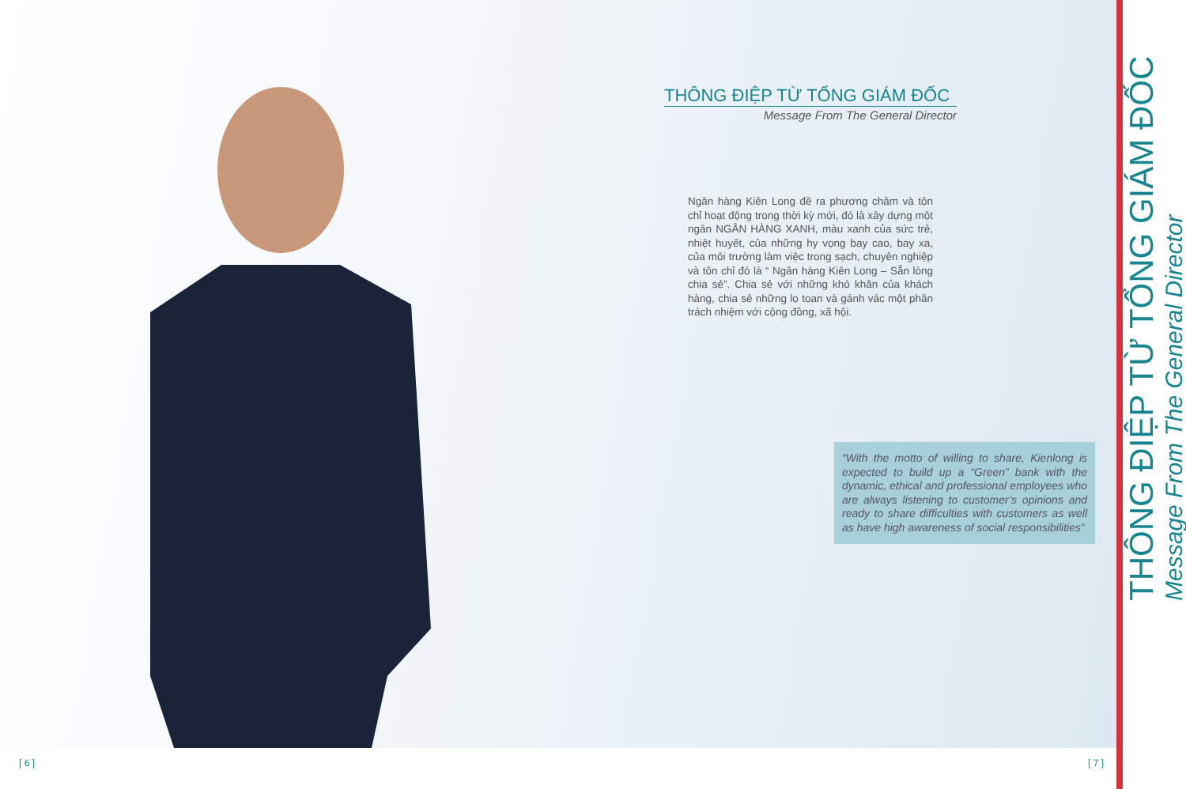THÔNG ĐIỆP TỪ TỔNG GIÁM ĐỐC
Message From The General Director
Ngân hàng Kiên Long đề ra phương châm và tôn chỉ hoạt động trong thời kỳ mới, đó là xây dựng một ngân NGÂN HÀNG XANH, màu xanh của sức trẻ, nhiệt huyết, của những hy vọng bay cao, bay xa, của môi trường làm việc trong sạch, chuyên nghiệp và tôn chỉ đó là “ Ngân hàng Kiên Long – Sẵn lòng chia sẻ”. Chia sẻ với những khó khăn của khách hàng, chia sẻ những lo toan và gánh vác một phần trách nhiệm với cộng đồng, xã hội.
“With the motto of willing to share, Kienlong is expected to build up a “Green” bank with the dynamic, ethical and professional employees who are always listening to customer’s opinions and ready to share difficulties with customers as well as have high awareness of social responsibilities”
THÔNG ĐIỆP TỪ TỔNG GIÁM ĐỐC
Message From The General Director
[ 6 ] [ 7 ]